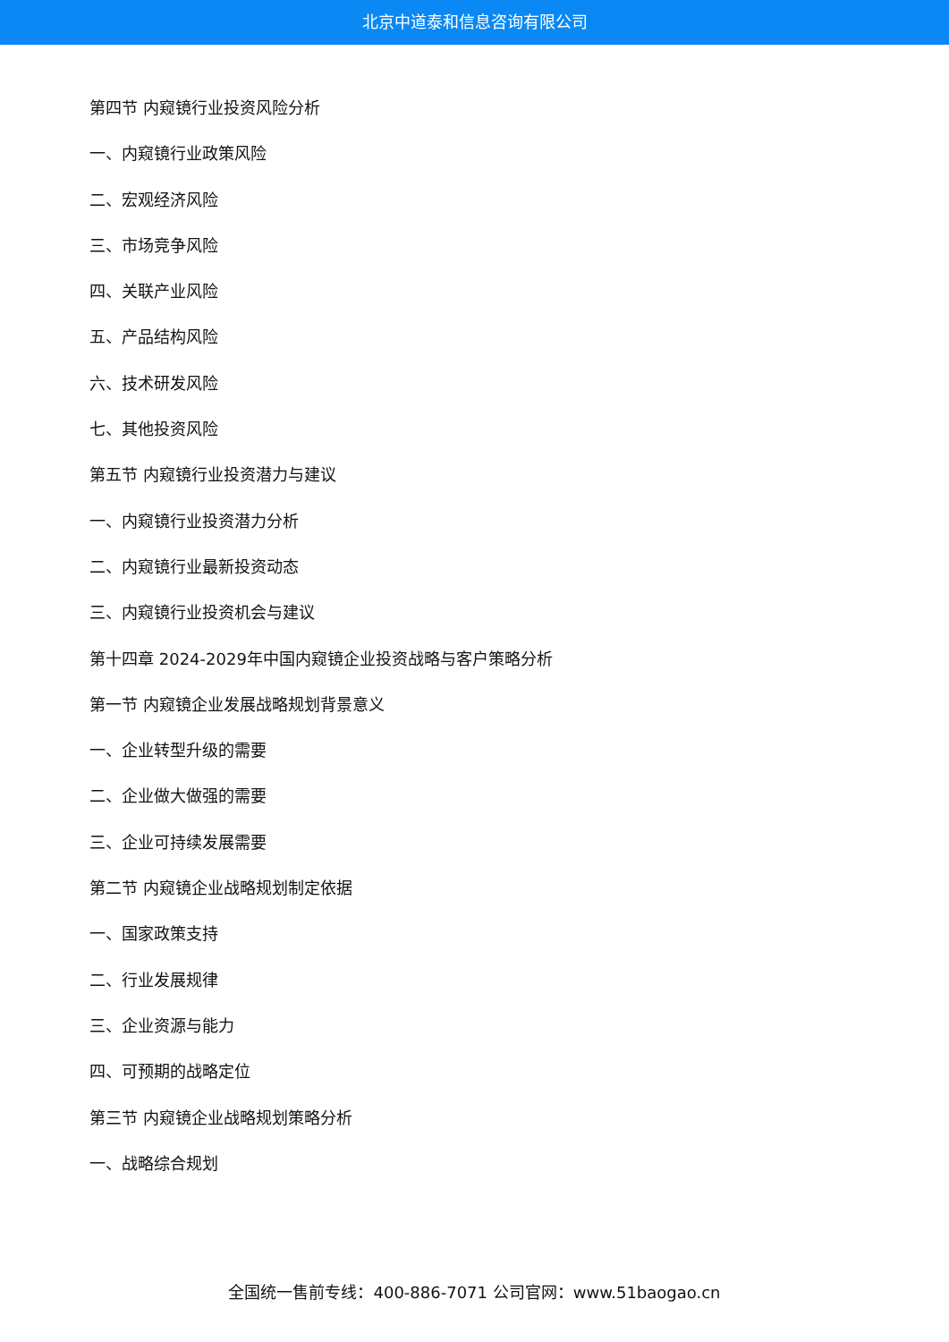北京中道泰和信息咨询有限公司
第四节 内窥镜行业投资风险分析
一、内窥镜行业政策风险
二、宏观经济风险
三、市场竞争风险
四、关联产业风险
五、产品结构风险
六、技术研发风险
七、其他投资风险
第五节 内窥镜行业投资潜力与建议
一、内窥镜行业投资潜力分析
二、内窥镜行业最新投资动态
三、内窥镜行业投资机会与建议
第十四章 2024-2029年中国内窥镜企业投资战略与客户策略分析
第一节 内窥镜企业发展战略规划背景意义
一、企业转型升级的需要
二、企业做大做强的需要
三、企业可持续发展需要
第二节 内窥镜企业战略规划制定依据
一、国家政策支持
二、行业发展规律
三、企业资源与能力
四、可预期的战略定位
第三节 内窥镜企业战略规划策略分析
一、战略综合规划
全国统一售前专线：400-886-7071 公司官网：www.51baogao.cn